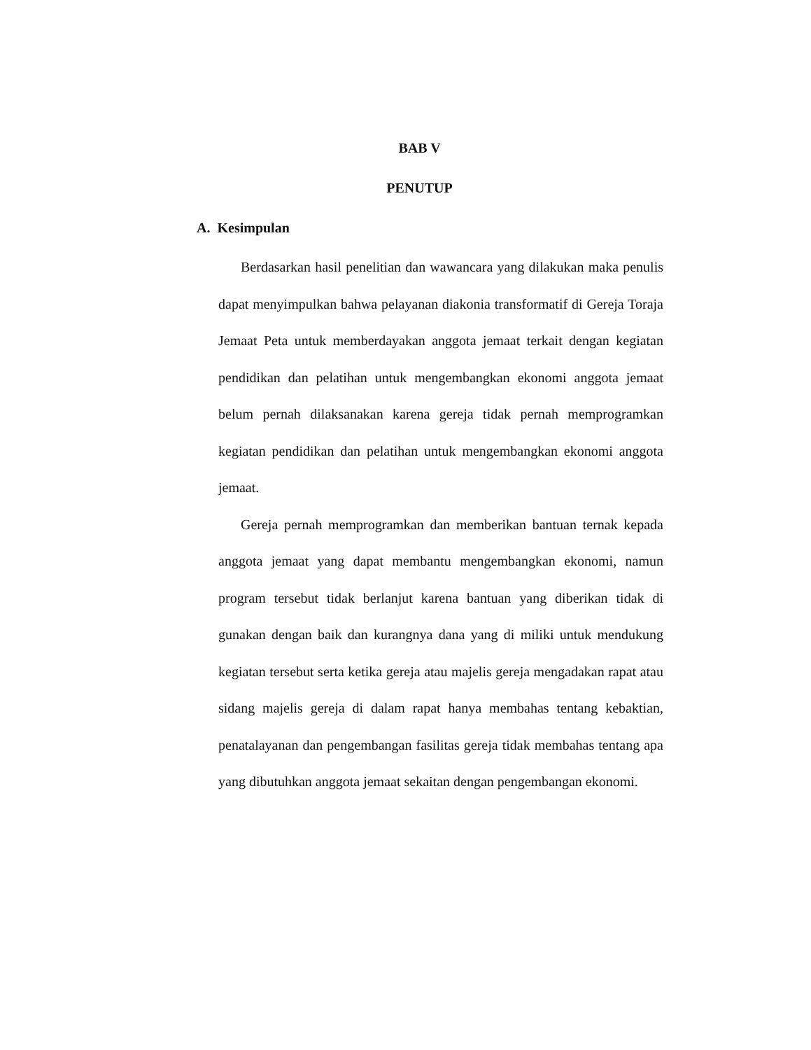BAB V
PENUTUP
A. Kesimpulan
Berdasarkan hasil penelitian dan wawancara yang dilakukan maka penulis dapat menyimpulkan bahwa pelayanan diakonia transformatif di Gereja Toraja Jemaat Peta untuk memberdayakan anggota jemaat terkait dengan kegiatan pendidikan dan pelatihan untuk mengembangkan ekonomi anggota jemaat belum pernah dilaksanakan karena gereja tidak pernah memprogramkan kegiatan pendidikan dan pelatihan untuk mengembangkan ekonomi anggota jemaat.
Gereja pernah memprogramkan dan memberikan bantuan ternak kepada anggota jemaat yang dapat membantu mengembangkan ekonomi, namun program tersebut tidak berlanjut karena bantuan yang diberikan tidak di gunakan dengan baik dan kurangnya dana yang di miliki untuk mendukung kegiatan tersebut serta ketika gereja atau majelis gereja mengadakan rapat atau sidang majelis gereja di dalam rapat hanya membahas tentang kebaktian, penatalayanan dan pengembangan fasilitas gereja tidak membahas tentang apa yang dibutuhkan anggota jemaat sekaitan dengan pengembangan ekonomi.